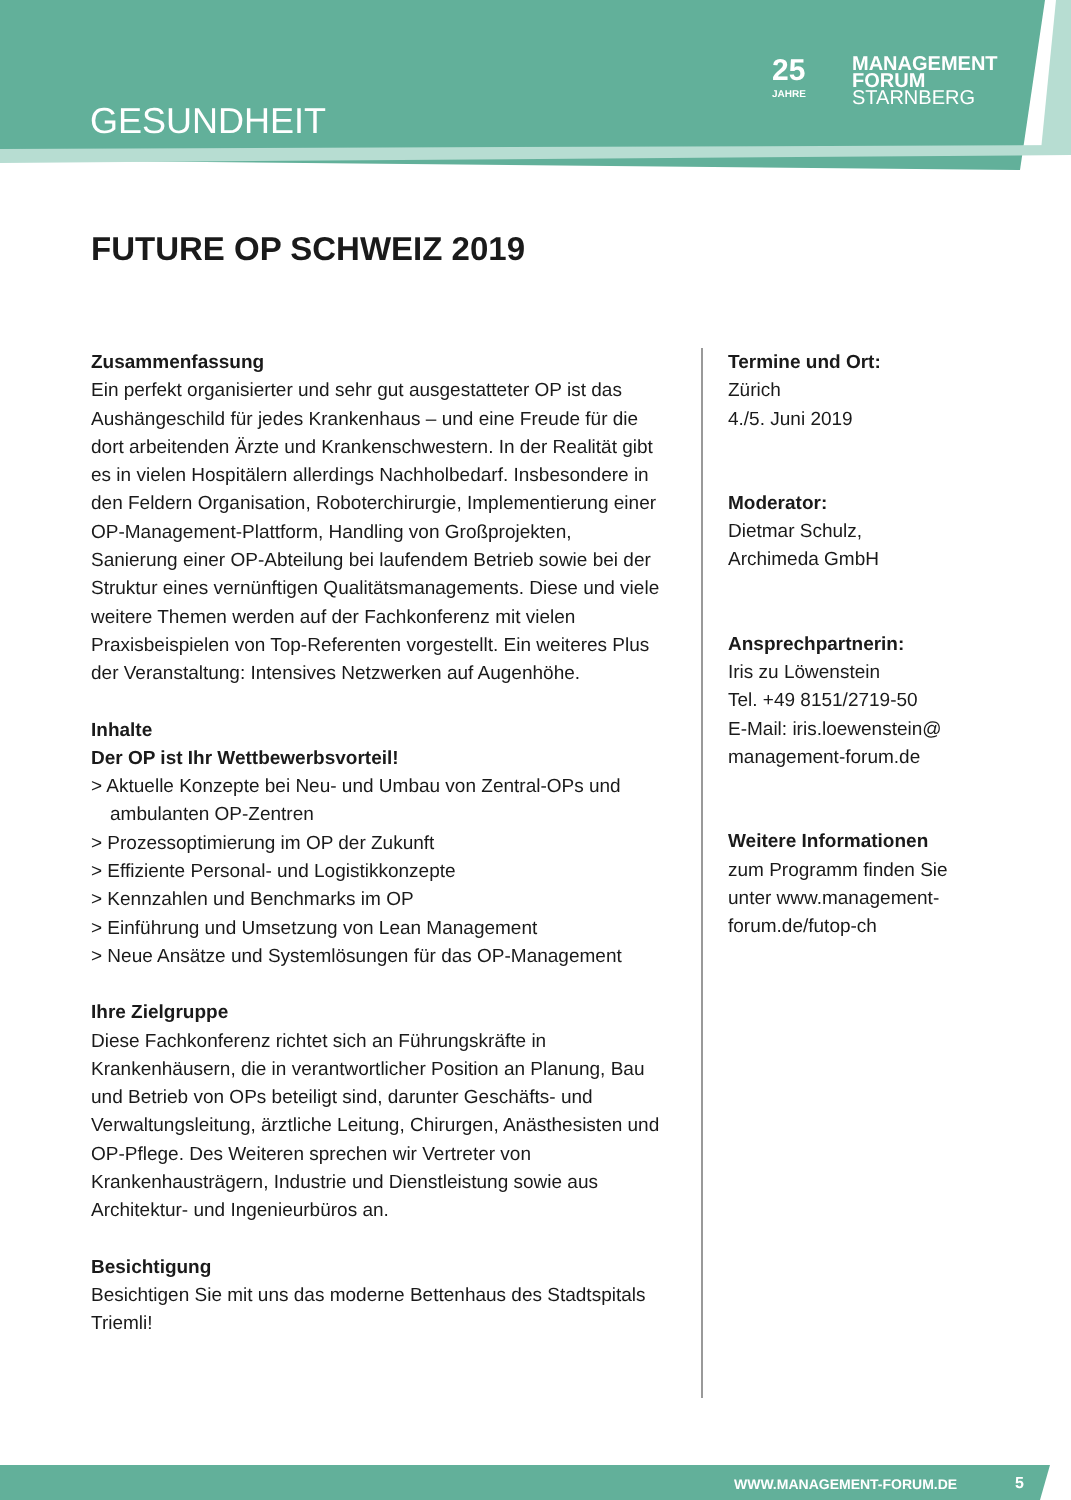GESUNDHEIT
25
JAHRE
MANAGEMENT
FORUM
STARNBERG
FUTURE OP SCHWEIZ 2019
Zusammenfassung
Ein perfekt organisierter und sehr gut ausgestatteter OP ist das Aushängeschild für jedes Krankenhaus – und eine Freude für die dort arbeitenden Ärzte und Krankenschwestern. In der Realität gibt es in vielen Hospitälern allerdings Nachholbedarf. Insbesondere in den Feldern Organisation, Roboterchirurgie, Implementierung einer OP-Management-Plattform, Handling von Großprojekten, Sanierung einer OP-Abteilung bei laufendem Betrieb sowie bei der Struktur eines vernünftigen Qualitätsmanagements. Diese und viele weitere Themen werden auf der Fachkonferenz mit vielen Praxisbeispielen von Top-Referenten vorgestellt. Ein weiteres Plus der Veranstaltung: Intensives Netzwerken auf Augenhöhe.
Inhalte
Der OP ist Ihr Wettbewerbsvorteil!
> Aktuelle Konzepte bei Neu- und Umbau von Zentral-OPs und ambulanten OP-Zentren
> Prozessoptimierung im OP der Zukunft
> Effiziente Personal- und Logistikkonzepte
> Kennzahlen und Benchmarks im OP
> Einführung und Umsetzung von Lean Management
> Neue Ansätze und Systemlösungen für das OP-Management
Ihre Zielgruppe
Diese Fachkonferenz richtet sich an Führungskräfte in Krankenhäusern, die in verantwortlicher Position an Planung, Bau und Betrieb von OPs beteiligt sind, darunter Geschäfts- und Verwaltungsleitung, ärztliche Leitung, Chirurgen, Anästhesisten und OP-Pflege. Des Weiteren sprechen wir Vertreter von Krankenhausträgern, Industrie und Dienstleistung sowie aus Architektur- und Ingenieurbüros an.
Besichtigung
Besichtigen Sie mit uns das moderne Bettenhaus des Stadtspitals Triemli!
Termine und Ort:
Zürich
4./5. Juni 2019
Moderator:
Dietmar Schulz,
Archimeda GmbH
Ansprechpartnerin:
Iris zu Löwenstein
Tel. +49 8151/2719-50
E-Mail: iris.loewenstein@
management-forum.de
Weitere Informationen
zum Programm finden Sie unter www.management-forum.de/futop-ch
WWW.MANAGEMENT-FORUM.DE 5